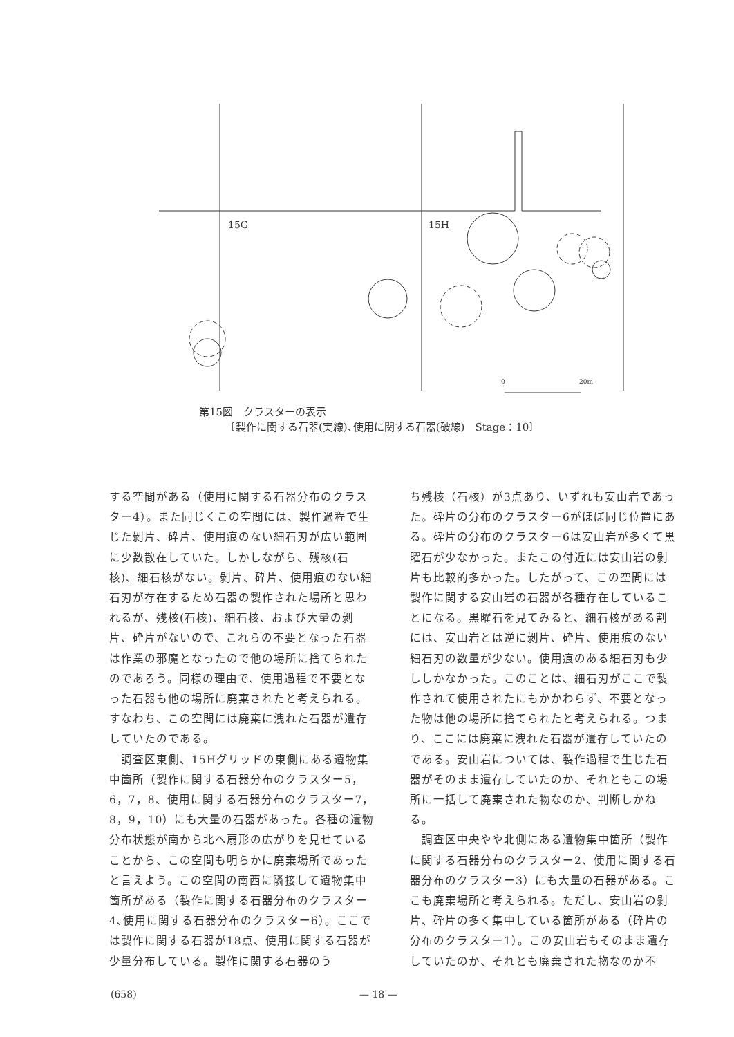15G
15H
0
20m
第15図　クラスターの表示
　　　〔製作に関する石器(実線)､使用に関する石器(破線)　Stage：10〕
する空間がある（使用に関する石器分布のクラスター4）。また同じくこの空間には、製作過程で生じた剝片、砕片、使用痕のない細石刃が広い範囲に少数散在していた。しかしながら、残核(石核)、細石核がない。剝片、砕片、使用痕のない細石刃が存在するため石器の製作された場所と思われるが、残核(石核)、細石核、および大量の剝片、砕片がないので、これらの不要となった石器は作業の邪魔となったので他の場所に捨てられたのであろう。同様の理由で、使用過程で不要となった石器も他の場所に廃棄されたと考えられる。すなわち、この空間には廃棄に洩れた石器が遺存していたのである。
　調査区東側、15Hグリッドの東側にある遺物集中箇所（製作に関する石器分布のクラスター5，6，7，8、使用に関する石器分布のクラスター7，8，9，10）にも大量の石器があった。各種の遺物分布状態が南から北へ扇形の広がりを見せていることから、この空間も明らかに廃棄場所であったと言えよう。この空間の南西に隣接して遺物集中箇所がある（製作に関する石器分布のクラスター4､使用に関する石器分布のクラスター6）。ここでは製作に関する石器が18点、使用に関する石器が少量分布している。製作に関する石器のう
ち残核（石核）が3点あり、いずれも安山岩であった。砕片の分布のクラスター6がほぼ同じ位置にある。砕片の分布のクラスター6は安山岩が多くて黒曜石が少なかった。またこの付近には安山岩の剝片も比較的多かった。したがって、この空間には製作に関する安山岩の石器が各種存在していることになる。黒曜石を見てみると、細石核がある割には、安山岩とは逆に剝片、砕片、使用痕のない細石刃の数量が少ない。使用痕のある細石刃も少ししかなかった。このことは、細石刃がここで製作されて使用されたにもかかわらず、不要となった物は他の場所に捨てられたと考えられる。つまり、ここには廃棄に洩れた石器が遺存していたのである。安山岩については、製作過程で生じた石器がそのまま遺存していたのか、それともこの場所に一括して廃棄された物なのか、判断しかねる。
　調査区中央やや北側にある遺物集中箇所（製作に関する石器分布のクラスター2、使用に関する石器分布のクラスター3）にも大量の石器がある。ここも廃棄場所と考えられる。ただし、安山岩の剝片、砕片の多く集中している箇所がある（砕片の分布のクラスター1）。この安山岩もそのまま遺存していたのか、それとも廃棄された物なのか不
(658) — 18 —